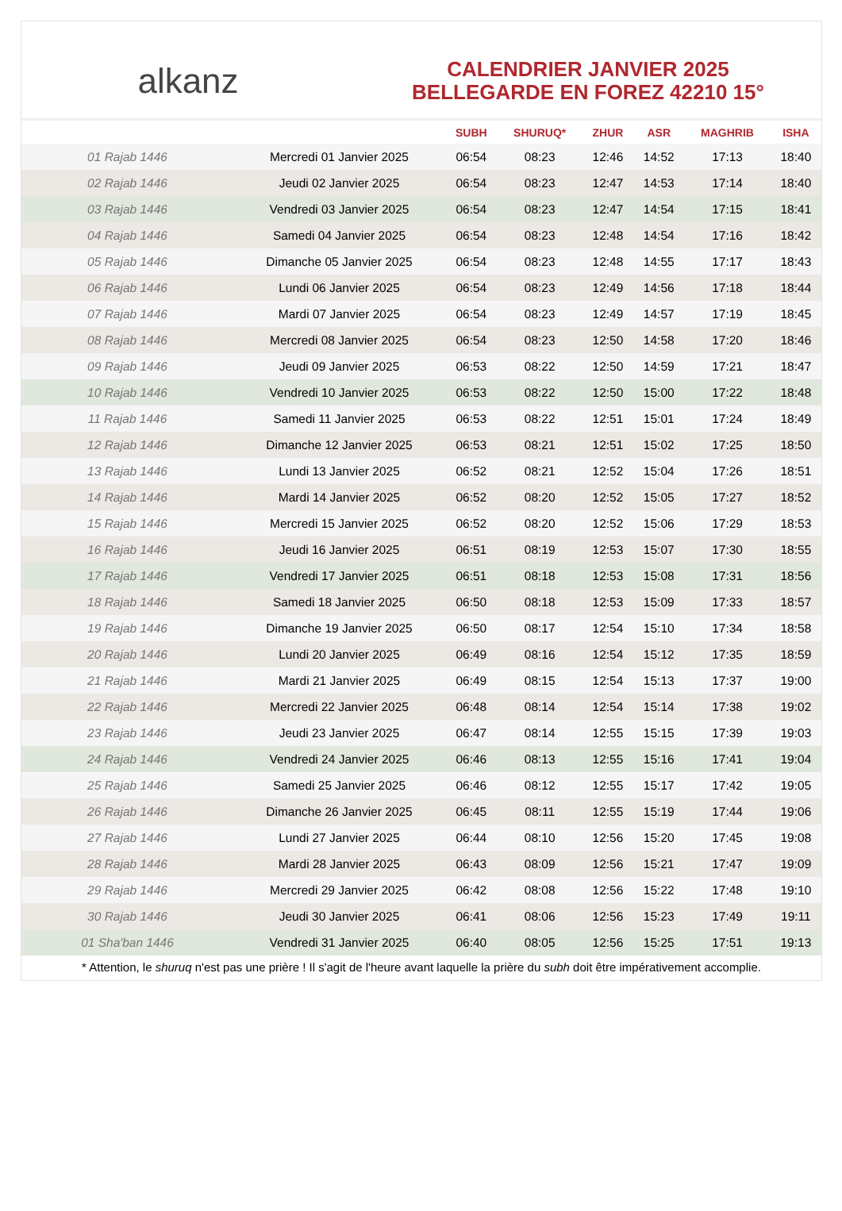alkanz
CALENDRIER JANVIER 2025
BELLEGARDE EN FOREZ 42210 15°
| | | SUBH | SHURUQ* | ZHUR | ASR | MAGHRIB | ISHA |
| --- | --- | --- | --- | --- | --- | --- | --- |
| 01 Rajab 1446 | Mercredi 01 Janvier 2025 | 06:54 | 08:23 | 12:46 | 14:52 | 17:13 | 18:40 |
| 02 Rajab 1446 | Jeudi 02 Janvier 2025 | 06:54 | 08:23 | 12:47 | 14:53 | 17:14 | 18:40 |
| 03 Rajab 1446 | Vendredi 03 Janvier 2025 | 06:54 | 08:23 | 12:47 | 14:54 | 17:15 | 18:41 |
| 04 Rajab 1446 | Samedi 04 Janvier 2025 | 06:54 | 08:23 | 12:48 | 14:54 | 17:16 | 18:42 |
| 05 Rajab 1446 | Dimanche 05 Janvier 2025 | 06:54 | 08:23 | 12:48 | 14:55 | 17:17 | 18:43 |
| 06 Rajab 1446 | Lundi 06 Janvier 2025 | 06:54 | 08:23 | 12:49 | 14:56 | 17:18 | 18:44 |
| 07 Rajab 1446 | Mardi 07 Janvier 2025 | 06:54 | 08:23 | 12:49 | 14:57 | 17:19 | 18:45 |
| 08 Rajab 1446 | Mercredi 08 Janvier 2025 | 06:54 | 08:23 | 12:50 | 14:58 | 17:20 | 18:46 |
| 09 Rajab 1446 | Jeudi 09 Janvier 2025 | 06:53 | 08:22 | 12:50 | 14:59 | 17:21 | 18:47 |
| 10 Rajab 1446 | Vendredi 10 Janvier 2025 | 06:53 | 08:22 | 12:50 | 15:00 | 17:22 | 18:48 |
| 11 Rajab 1446 | Samedi 11 Janvier 2025 | 06:53 | 08:22 | 12:51 | 15:01 | 17:24 | 18:49 |
| 12 Rajab 1446 | Dimanche 12 Janvier 2025 | 06:53 | 08:21 | 12:51 | 15:02 | 17:25 | 18:50 |
| 13 Rajab 1446 | Lundi 13 Janvier 2025 | 06:52 | 08:21 | 12:52 | 15:04 | 17:26 | 18:51 |
| 14 Rajab 1446 | Mardi 14 Janvier 2025 | 06:52 | 08:20 | 12:52 | 15:05 | 17:27 | 18:52 |
| 15 Rajab 1446 | Mercredi 15 Janvier 2025 | 06:52 | 08:20 | 12:52 | 15:06 | 17:29 | 18:53 |
| 16 Rajab 1446 | Jeudi 16 Janvier 2025 | 06:51 | 08:19 | 12:53 | 15:07 | 17:30 | 18:55 |
| 17 Rajab 1446 | Vendredi 17 Janvier 2025 | 06:51 | 08:18 | 12:53 | 15:08 | 17:31 | 18:56 |
| 18 Rajab 1446 | Samedi 18 Janvier 2025 | 06:50 | 08:18 | 12:53 | 15:09 | 17:33 | 18:57 |
| 19 Rajab 1446 | Dimanche 19 Janvier 2025 | 06:50 | 08:17 | 12:54 | 15:10 | 17:34 | 18:58 |
| 20 Rajab 1446 | Lundi 20 Janvier 2025 | 06:49 | 08:16 | 12:54 | 15:12 | 17:35 | 18:59 |
| 21 Rajab 1446 | Mardi 21 Janvier 2025 | 06:49 | 08:15 | 12:54 | 15:13 | 17:37 | 19:00 |
| 22 Rajab 1446 | Mercredi 22 Janvier 2025 | 06:48 | 08:14 | 12:54 | 15:14 | 17:38 | 19:02 |
| 23 Rajab 1446 | Jeudi 23 Janvier 2025 | 06:47 | 08:14 | 12:55 | 15:15 | 17:39 | 19:03 |
| 24 Rajab 1446 | Vendredi 24 Janvier 2025 | 06:46 | 08:13 | 12:55 | 15:16 | 17:41 | 19:04 |
| 25 Rajab 1446 | Samedi 25 Janvier 2025 | 06:46 | 08:12 | 12:55 | 15:17 | 17:42 | 19:05 |
| 26 Rajab 1446 | Dimanche 26 Janvier 2025 | 06:45 | 08:11 | 12:55 | 15:19 | 17:44 | 19:06 |
| 27 Rajab 1446 | Lundi 27 Janvier 2025 | 06:44 | 08:10 | 12:56 | 15:20 | 17:45 | 19:08 |
| 28 Rajab 1446 | Mardi 28 Janvier 2025 | 06:43 | 08:09 | 12:56 | 15:21 | 17:47 | 19:09 |
| 29 Rajab 1446 | Mercredi 29 Janvier 2025 | 06:42 | 08:08 | 12:56 | 15:22 | 17:48 | 19:10 |
| 30 Rajab 1446 | Jeudi 30 Janvier 2025 | 06:41 | 08:06 | 12:56 | 15:23 | 17:49 | 19:11 |
| 01 Sha'ban 1446 | Vendredi 31 Janvier 2025 | 06:40 | 08:05 | 12:56 | 15:25 | 17:51 | 19:13 |
* Attention, le shuruq n'est pas une prière ! Il s'agit de l'heure avant laquelle la prière du subh doit être impérativement accomplie.